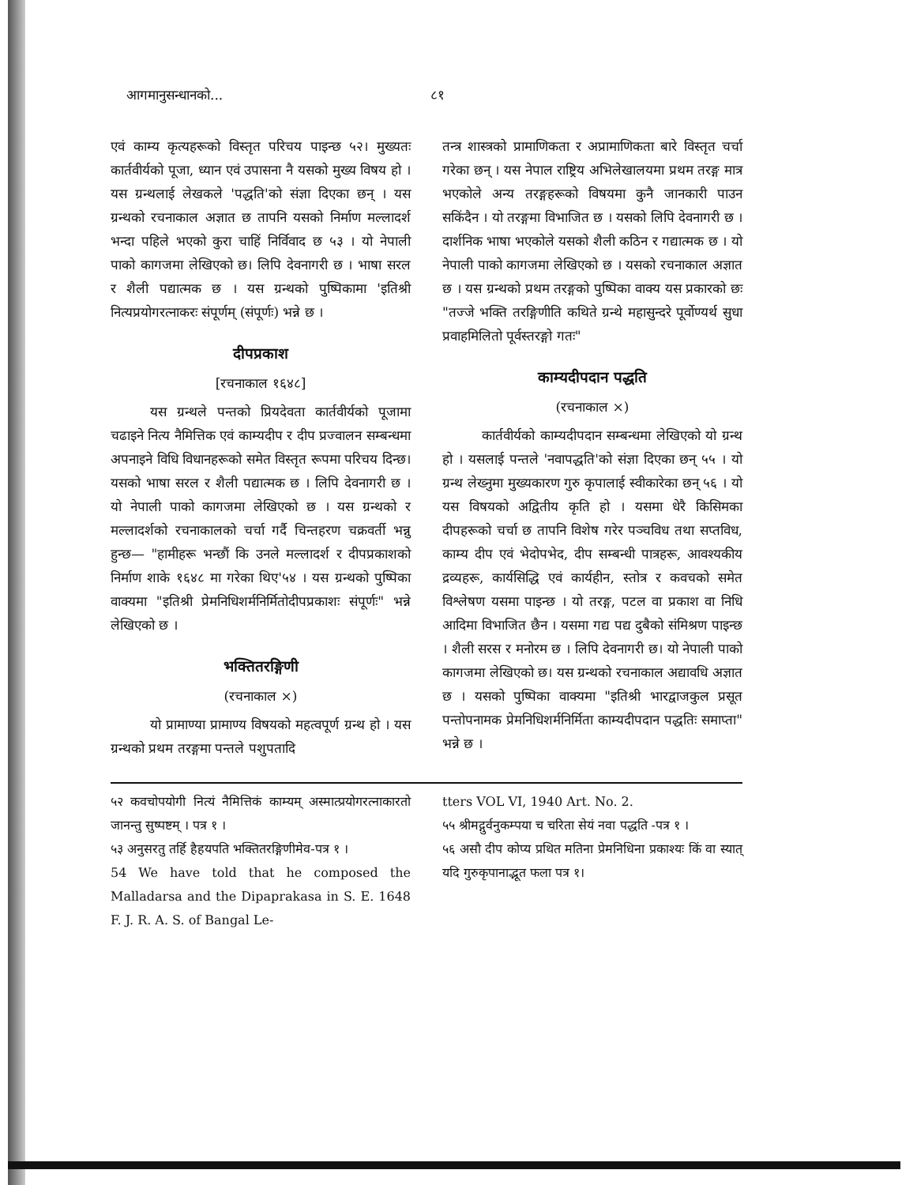आगमानुसन्धानको... ८१
एवं काम्य कृत्यहरूको विस्तृत परिचय पाइन्छ ५२। मुख्यतः कार्तवीर्यको पूजा, ध्यान एवं उपासना नै यसको मुख्य विषय हो । यस ग्रन्थलाई लेखकले 'पद्धति'को संज्ञा दिएका छन् । यस ग्रन्थको रचनाकाल अज्ञात छ तापनि यसको निर्माण मल्लादर्श भन्दा पहिले भएको कुरा चाहिं निर्विवाद छ ५३ । यो नेपाली पाको कागजमा लेखिएको छ। लिपि देवनागरी छ । भाषा सरल र शैली पद्यात्मक छ । यस ग्रन्थको पुष्पिकामा 'इतिश्री नित्यप्रयोगरत्नाकरः संपूर्णम् (संपूर्णः) भन्ने छ ।
दीपप्रकाश
[रचनाकाल १६४८]
यस ग्रन्थले पन्तको प्रियदेवता कार्तवीर्यको पूजामा चढाइने नित्य नैमित्तिक एवं काम्यदीप र दीप प्रज्वालन सम्बन्धमा अपनाइने विधि विधानहरूको समेत विस्तृत रूपमा परिचय दिन्छ। यसको भाषा सरल र शैली पद्यात्मक छ । लिपि देवनागरी छ । यो नेपाली पाको कागजमा लेखिएको छ । यस ग्रन्थको र मल्लादर्शको रचनाकालको चर्चा गर्दै चिन्तहरण चक्रवर्ती भन्नु हुन्छ— "हामीहरू भन्छौं कि उनले मल्लादर्श र दीपप्रकाशको निर्माण शाके १६४८ मा गरेका थिए'५४ । यस ग्रन्थको पुष्पिका वाक्यमा "इतिश्री प्रेमनिधिशर्मनिर्मितोदीपप्रकाशः संपूर्णः" भन्ने लेखिएको छ ।
भक्तितरङ्गिणी
(रचनाकाल ×)
यो प्रामाण्या प्रामाण्य विषयको महत्वपूर्ण ग्रन्थ हो । यस ग्रन्थको प्रथम तरङ्गमा पन्तले पशुपतादि
तन्त्र शास्त्रको प्रामाणिकता र अप्रामाणिकता बारे विस्तृत चर्चा गरेका छन् । यस नेपाल राष्ट्रिय अभिलेखालयमा प्रथम तरङ्ग मात्र भएकोले अन्य तरङ्गहरूको विषयमा कुनै जानकारी पाउन सकिंदैन । यो तरङ्गमा विभाजित छ । यसको लिपि देवनागरी छ । दार्शनिक भाषा भएकोले यसको शैली कठिन र गद्यात्मक छ । यो नेपाली पाको कागजमा लेखिएको छ । यसको रचनाकाल अज्ञात छ । यस ग्रन्थको प्रथम तरङ्गको पुष्पिका वाक्य यस प्रकारको छः "तज्जे भक्ति तरङ्गिणीति कथिते ग्रन्थे महासुन्दरे पूर्वोण्यर्थ सुधा प्रवाहमिलितो पूर्वस्तरङ्गो गतः"
काम्यदीपदान पद्धति
(रचनाकाल ×)
कार्तवीर्यको काम्यदीपदान सम्बन्धमा लेखिएको यो ग्रन्थ हो । यसलाई पन्तले 'नवापद्धति'को संज्ञा दिएका छन् ५५ । यो ग्रन्थ लेख्नुमा मुख्यकारण गुरु कृपालाई स्वीकारेका छन् ५६ । यो यस विषयको अद्वितीय कृति हो । यसमा धेरै किसिमका दीपहरूको चर्चा छ तापनि विशेष गरेर पञ्चविध तथा सप्तविध, काम्य दीप एवं भेदोपभेद, दीप सम्बन्धी पात्रहरू, आवश्यकीय द्रव्यहरू, कार्यसिद्धि एवं कार्यहीन, स्तोत्र र कवचको समेत विश्लेषण यसमा पाइन्छ । यो तरङ्ग, पटल वा प्रकाश वा निधि आदिमा विभाजित छैन । यसमा गद्य पद्य दुबैको संमिश्रण पाइन्छ । शैली सरस र मनोरम छ । लिपि देवनागरी छ। यो नेपाली पाको कागजमा लेखिएको छ। यस ग्रन्थको रचनाकाल अद्यावधि अज्ञात छ । यसको पुष्पिका वाक्यमा "इतिश्री भारद्वाजकुल प्रसूत पन्तोपनामक प्रेमनिधिशर्मनिर्मिता काम्यदीपदान पद्धतिः समाप्ता" भन्ने छ ।
५२ कवचोपयोगी नित्यं नैमित्तिकं काम्यम् अस्मात्प्रयोगरत्नाकारतो जानन्तु सुष्पष्टम् । पत्र १ ।
५३ अनुसरतु तर्हि हैहयपति भक्तितरङ्गिणीमेव-पत्र १ ।
54 We have told that he composed the Malladarsa and the Dipaprakasa in S. E. 1648 F. J. R. A. S. of Bangal Le-
tters VOL VI, 1940 Art. No. 2.
५५ श्रीमद्गुर्वनुकम्पया च चरिता सेयं नवा पद्धति -पत्र १ ।
५६ असौ दीप कोप्य प्रथित मतिना प्रेमनिधिना प्रकाश्यः किं वा स्यात् यदि गुरुकृपानाद्भूत फला पत्र १।